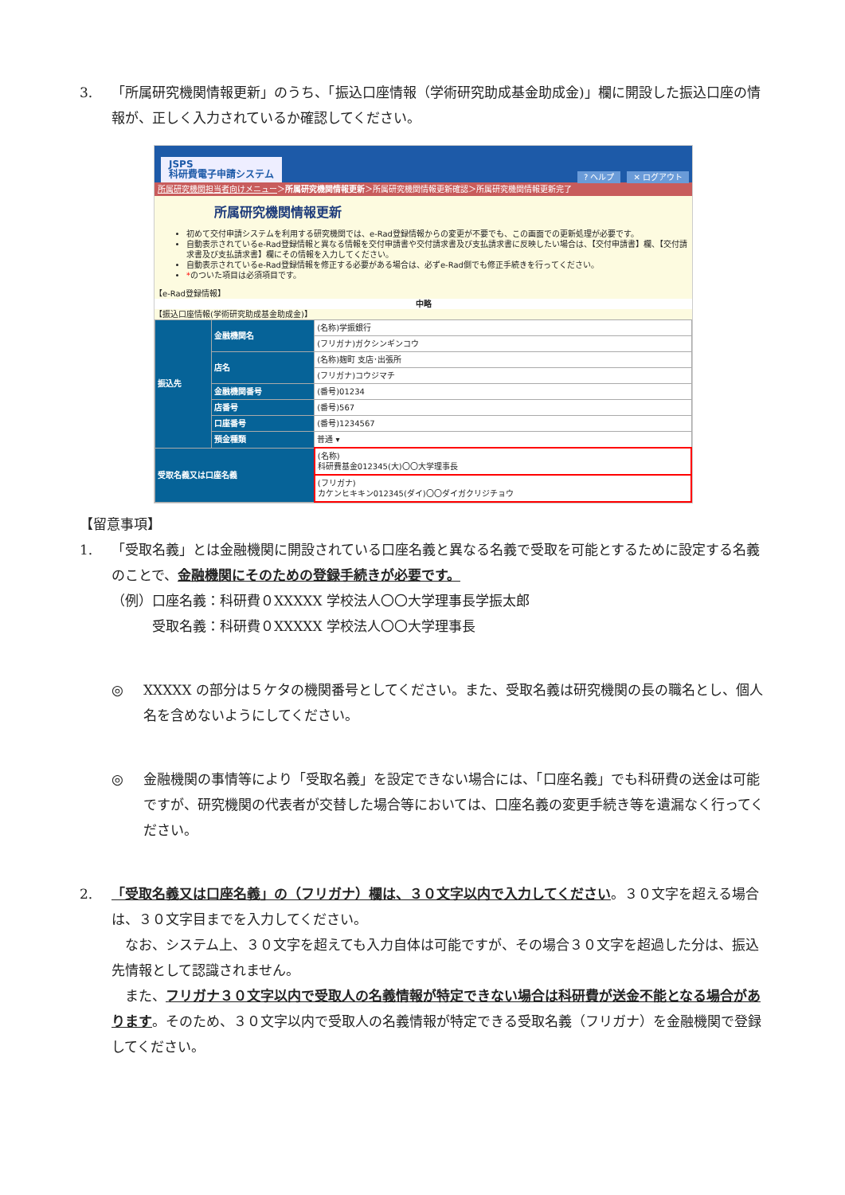3. 「所属研究機関情報更新」のうち、「振込口座情報（学術研究助成基金助成金)」欄に開設した振込口座の情報が、正しく入力されているか確認してください。
JSPS
科研費電子申請システム
? ヘルプ ✕ ログアウト
所属研究機関担当者向けメニュー＞所属研究機関情報更新＞所属研究機関情報更新確認＞所属研究機関情報更新完了
所属研究機関情報更新
初めて交付申請システムを利用する研究機関では、e-Rad登録情報からの変更が不要でも、この画面での更新処理が必要です。
自動表示されているe-Rad登録情報と異なる情報を交付申請書や交付請求書及び支払請求書に反映したい場合は、【交付申請書】欄、【交付請求書及び支払請求書】欄にその情報を入力してください。
自動表示されているe-Rad登録情報を修正する必要がある場合は、必ずe-Rad側でも修正手続きを行ってください。
*のついた項目は必須項目です。
【e-Rad登録情報】
中略
【振込口座情報(学術研究助成基金助成金)】
| 振込先 | 金融機関名 | (名称)学振銀行 |
| | | (フリガナ)ガクシンギンコウ |
| | 店名 | (名称)麹町 支店･出張所 |
| | | (フリガナ)コウジマチ |
| | 金融機関番号 | (番号)01234 |
| | 店番号 | (番号)567 |
| | 口座番号 | (番号)1234567 |
| | 預金種類 | 普通 ▾ |
| 受取名義又は口座名義 | | (名称) 科研費基金012345(大)〇〇大学理事長 |
| | | (フリガナ) カケンヒキキン012345(ダイ)〇〇ダイガクリジチョウ |
【留意事項】
1. 「受取名義」とは金融機関に開設されている口座名義と異なる名義で受取を可能とするために設定する名義のことで、金融機関にそのための登録手続きが必要です。
（例）口座名義：科研費０XXXXX 学校法人〇〇大学理事長学振太郎
　　　受取名義：科研費０XXXXX 学校法人〇〇大学理事長
◎ XXXXX の部分は５ケタの機関番号としてください。また、受取名義は研究機関の長の職名とし、個人名を含めないようにしてください。
◎ 金融機関の事情等により「受取名義」を設定できない場合には、「口座名義」でも科研費の送金は可能ですが、研究機関の代表者が交替した場合等においては、口座名義の変更手続き等を遺漏なく行ってください。
2. 「受取名義又は口座名義」の（フリガナ）欄は、３０文字以内で入力してください。３０文字を超える場合は、３０文字目までを入力してください。
　なお、システム上、３０文字を超えても入力自体は可能ですが、その場合３０文字を超過した分は、振込先情報として認識されません。
　また、フリガナ３０文字以内で受取人の名義情報が特定できない場合は科研費が送金不能となる場合があります。そのため、３０文字以内で受取人の名義情報が特定できる受取名義（フリガナ）を金融機関で登録してください。